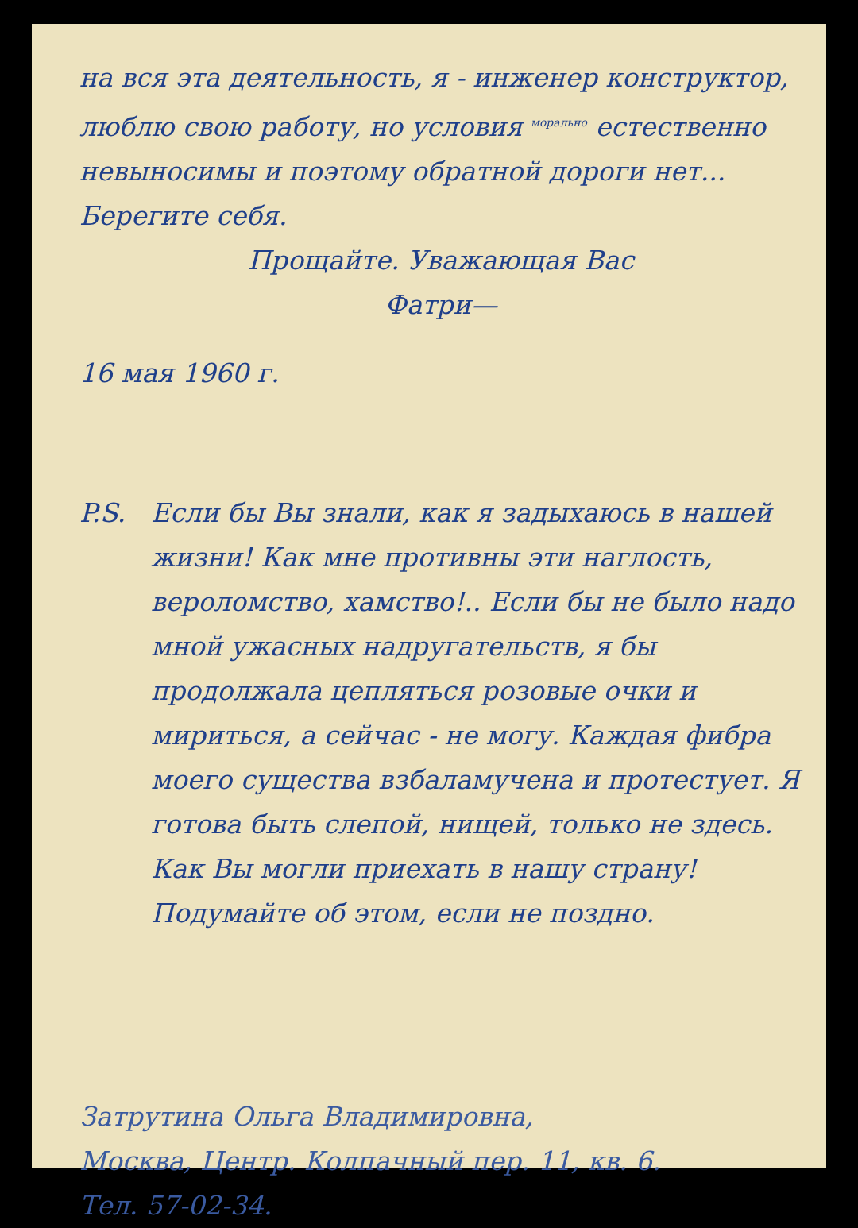на вся эта деятельность, я - инженер конструктор, люблю свою работу, но условия <sup>морально</sup> естественно невыносимы и поэтому обратной дороги нет... Берегите себя.
Прощайте. Уважающая Вас
Фатри—
16 мая 1960 г.
P.S. Если бы Вы знали, как я задыхаюсь в нашей жизни! Как мне противны эти наглость, вероломство, хамство!.. Если бы не было надо мной ужасных надругательств, я бы продолжала цепляться розовые очки и мириться, а сейчас - не могу. Каждая фибра моего существа взбаламучена и протестует. Я готова быть слепой, нищей, только не здесь.
Как Вы могли приехать в нашу страну! Подумайте об этом, если не поздно.
Затрутина Ольга Владимировна,
Москва, Центр. Колпачный пер. 11, кв. 6.
Тел. 57-02-34.